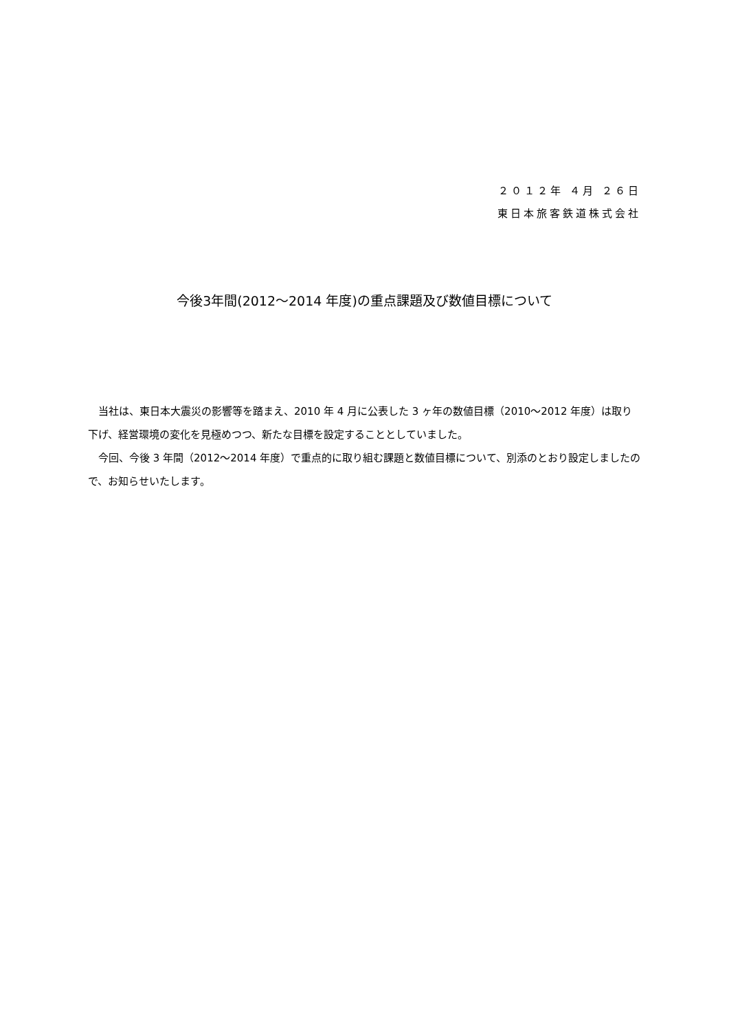２０１２年 ４月 ２６日
東日本旅客鉄道株式会社
今後3年間(2012～2014 年度)の重点課題及び数値目標について
当社は、東日本大震災の影響等を踏まえ、2010 年 4 月に公表した 3 ヶ年の数値目標（2010～2012 年度）は取り下げ、経営環境の変化を見極めつつ、新たな目標を設定することとしていました。
今回、今後 3 年間（2012～2014 年度）で重点的に取り組む課題と数値目標について、別添のとおり設定しましたので、お知らせいたします。